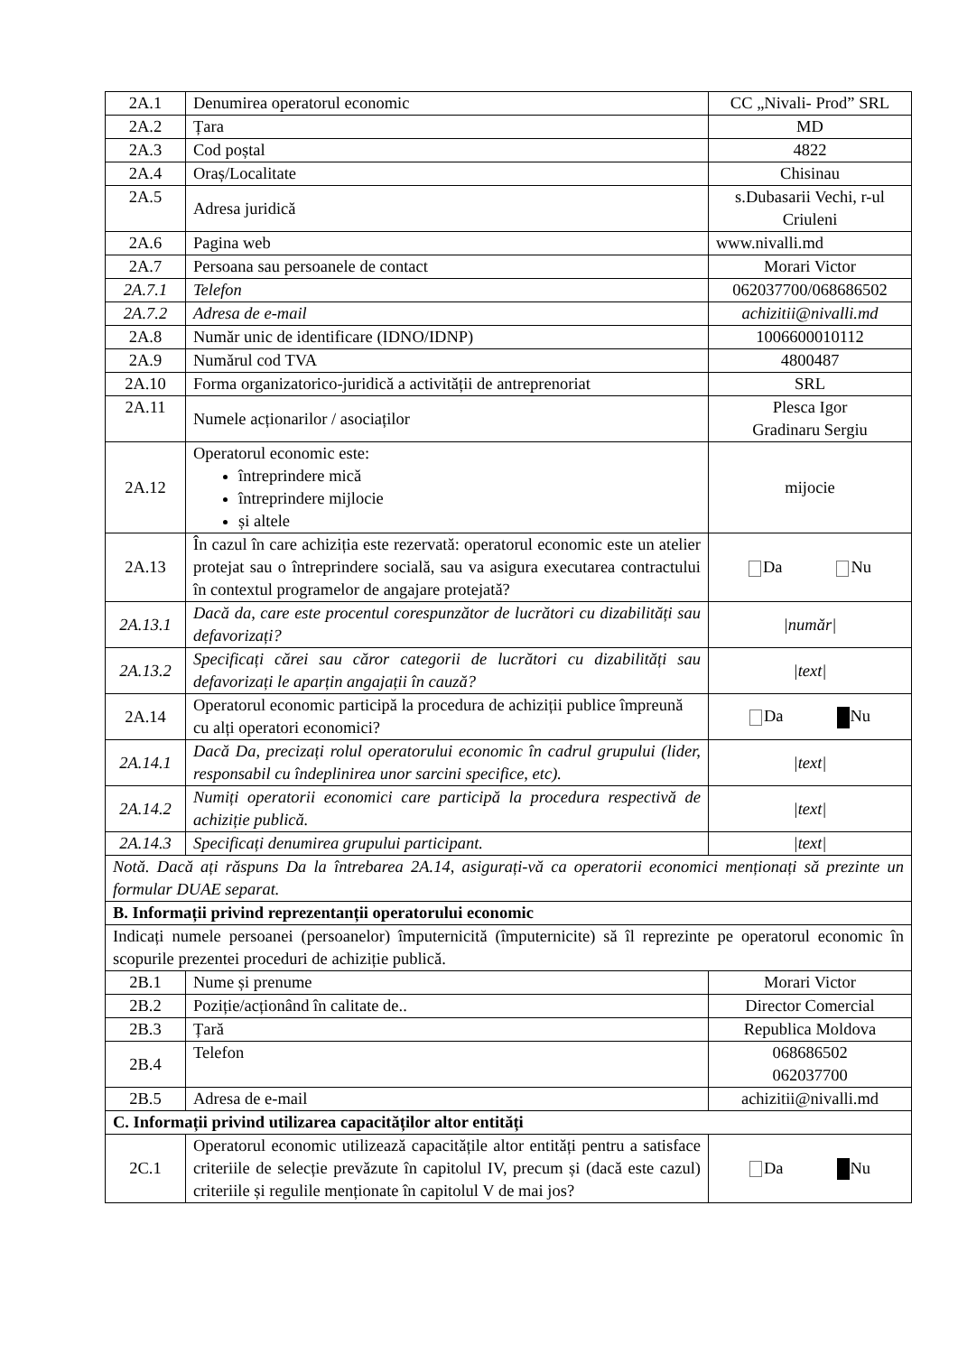| 2A.1 | Denumirea operatorul economic | CC „Nivali- Prod” SRL |
| 2A.2 | Țara | MD |
| 2A.3 | Cod poștal | 4822 |
| 2A.4 | Oraș/Localitate | Chisinau |
| 2A.5 | Adresa juridică | s.Dubasarii Vechi, r-ul Criuleni |
| 2A.6 | Pagina web | www.nivalli.md |
| 2A.7 | Persoana sau persoanele de contact | Morari Victor |
| 2A.7.1 | Telefon | 062037700/068686502 |
| 2A.7.2 | Adresa de e-mail | achizitii@nivalli.md |
| 2A.8 | Număr unic de identificare (IDNO/IDNP) | 1006600010112 |
| 2A.9 | Numărul cod TVA | 4800487 |
| 2A.10 | Forma organizatorico-juridică a activității de antreprenoriat | SRL |
| 2A.11 | Numele acționarilor / asociaților | Plesca Igor Gradinaru Sergiu |
| 2A.12 | Operatorul economic este: întreprindere mică întreprindere mijlocie și altele | mijocie |
| 2A.13 | În cazul în care achiziția este rezervată: operatorul economic este un atelier protejat sau o întreprindere socială, sau va asigura executarea contractului în contextul programelor de angajare protejată? | Da Nu |
| 2A.13.1 | Dacă da, care este procentul corespunzător de lucrători cu dizabilități sau defavorizați? | /număr/ |
| 2A.13.2 | Specificați cărei sau căror categorii de lucrători cu dizabilități sau defavorizați le aparțin angajații în cauză? | /text/ |
| 2A.14 | Operatorul economic participă la procedura de achiziții publice împreună cu alți operatori economici? | Da Nu |
| 2A.14.1 | Dacă Da, precizați rolul operatorului economic în cadrul grupului (lider, responsabil cu îndeplinirea unor sarcini specifice, etc). | /text/ |
| 2A.14.2 | Numiți operatorii economici care participă la procedura respectivă de achiziție publică. | /text/ |
| 2A.14.3 | Specificați denumirea grupului participant. | /text/ |
| Notă. Dacă ați răspuns Da la întrebarea 2A.14, asigurați-vă ca operatorii economici menționați să prezinte un formular DUAE separat. | | |
| B. Informații privind reprezentanții operatorului economic | | |
| Indicați numele persoanei (persoanelor) împuternicită (împuternicite) să îl reprezinte pe operatorul economic în scopurile prezentei proceduri de achiziție publică. | | |
| 2B.1 | Nume și prenume | Morari Victor |
| 2B.2 | Poziție/acționând în calitate de.. | Director Comercial |
| 2B.3 | Țară | Republica Moldova |
| 2B.4 | Telefon | 068686502 062037700 |
| 2B.5 | Adresa de e-mail | achizitii@nivalli.md |
| C. Informații privind utilizarea capacităților altor entități | | |
| 2C.1 | Operatorul economic utilizează capacitățile altor entități pentru a satisface criteriile de selecție prevăzute în capitolul IV, precum și (dacă este cazul) criteriile și regulile menționate în capitolul V de mai jos? | Da Nu |